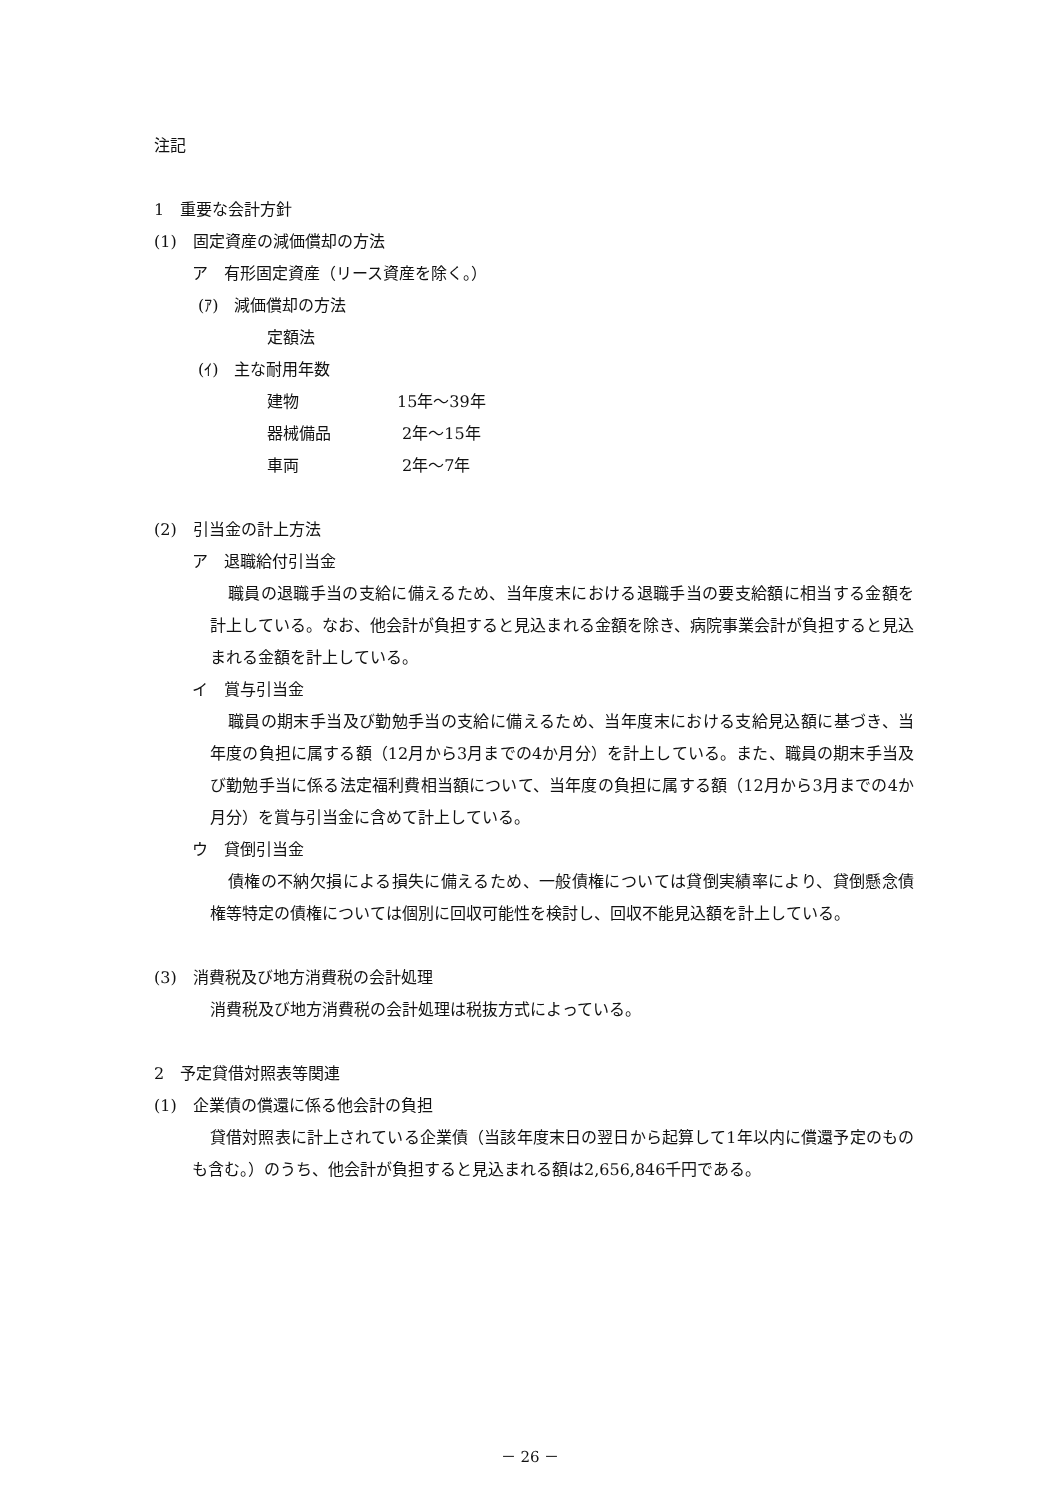注記
1　重要な会計方針
(1)　固定資産の減価償却の方法
ア　有形固定資産（リース資産を除く。）
(ｱ)　減価償却の方法
定額法
(ｲ)　主な耐用年数
建物 15年～39年
器械備品 2年～15年
車両 2年～7年
(2)　引当金の計上方法
ア　退職給付引当金
職員の退職手当の支給に備えるため、当年度末における退職手当の要支給額に相当する金額を計上している。なお、他会計が負担すると見込まれる金額を除き、病院事業会計が負担すると見込まれる金額を計上している。
イ　賞与引当金
職員の期末手当及び勤勉手当の支給に備えるため、当年度末における支給見込額に基づき、当年度の負担に属する額（12月から3月までの4か月分）を計上している。また、職員の期末手当及び勤勉手当に係る法定福利費相当額について、当年度の負担に属する額（12月から3月までの4か月分）を賞与引当金に含めて計上している。
ウ　貸倒引当金
債権の不納欠損による損失に備えるため、一般債権については貸倒実績率により、貸倒懸念債権等特定の債権については個別に回収可能性を検討し、回収不能見込額を計上している。
(3)　消費税及び地方消費税の会計処理
消費税及び地方消費税の会計処理は税抜方式によっている。
2　予定貸借対照表等関連
(1)　企業債の償還に係る他会計の負担
貸借対照表に計上されている企業債（当該年度末日の翌日から起算して1年以内に償還予定のものも含む。）のうち、他会計が負担すると見込まれる額は2,656,846千円である。
－ 26 －